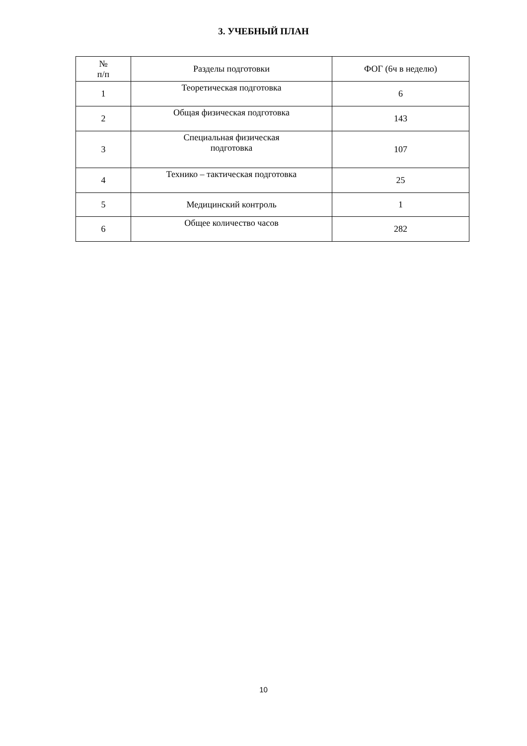3. УЧЕБНЫЙ ПЛАН
| № п/п | Разделы подготовки | ФОГ (6ч в неделю) |
| --- | --- | --- |
| 1 | Теоретическая подготовка | 6 |
| 2 | Общая физическая подготовка | 143 |
| 3 | Специальная физическая подготовка | 107 |
| 4 | Технико – тактическая подготовка | 25 |
| 5 | Медицинский контроль | 1 |
| 6 | Общее количество часов | 282 |
10